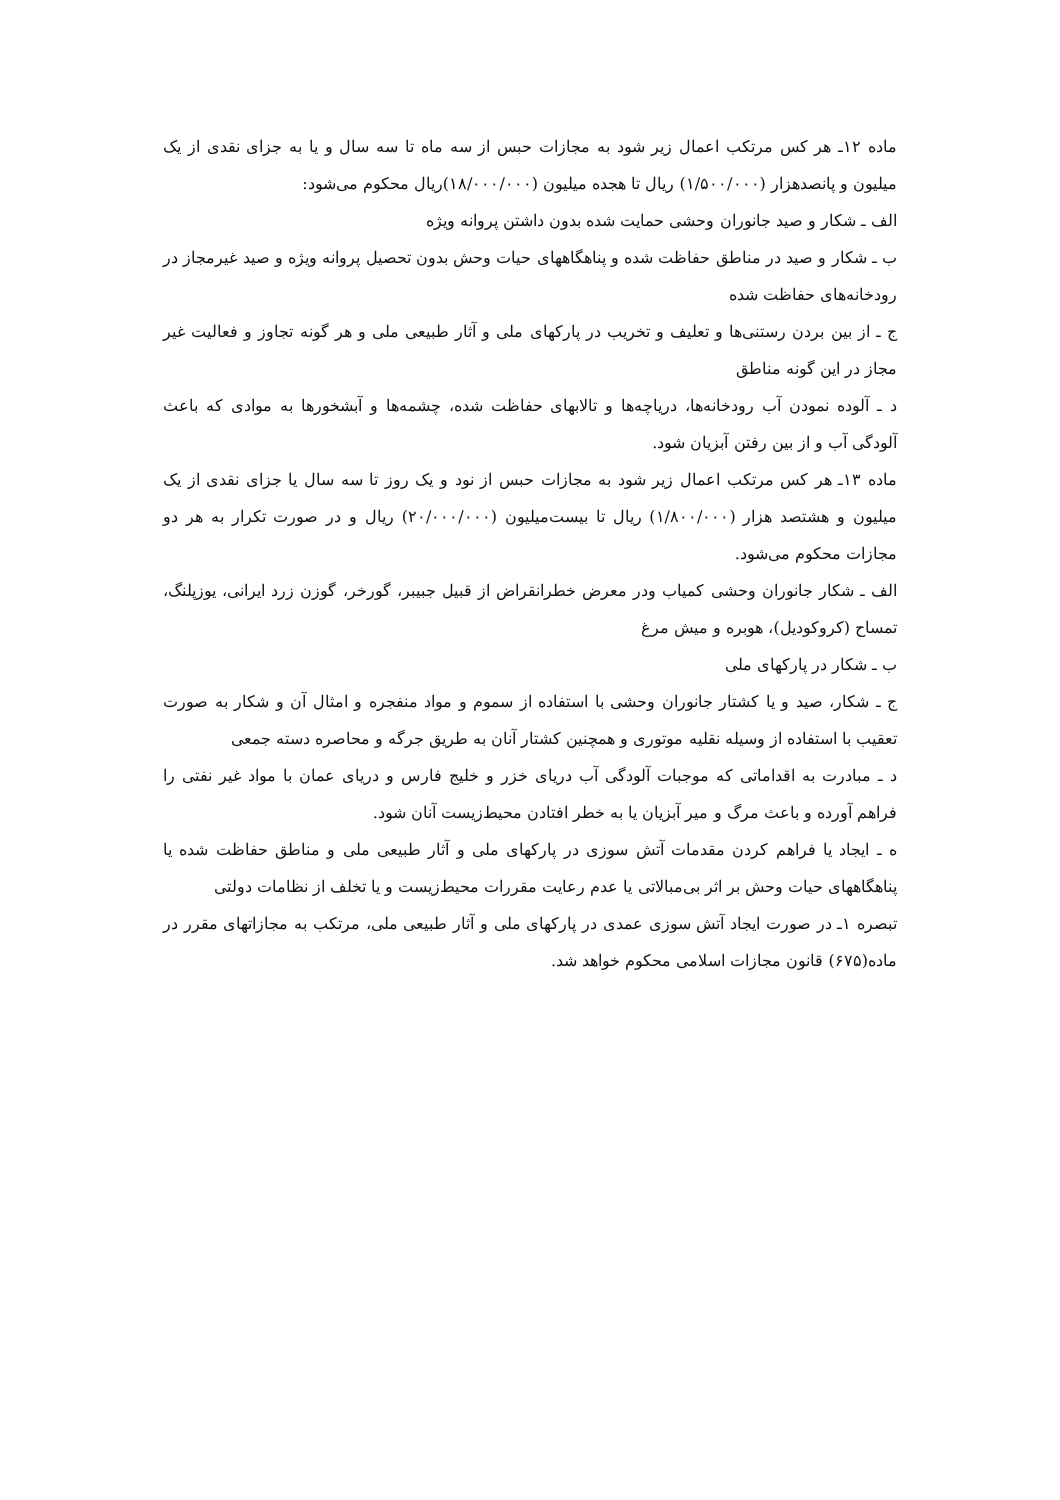ماده ۱۲ـ هر کس مرتکب اعمال زیر شود به مجازات حبس از سه ماه تا سه سال و یا به جزای نقدی از یک میلیون و پانصدهزار (۱/۵۰۰/۰۰۰) ریال تا هجده میلیون (۱۸/۰۰۰/۰۰۰)ریال محکوم می‌شود:
الف ـ شکار و صید جانوران وحشی حمایت شده بدون داشتن پروانه ویژه
ب ـ شکار و صید در مناطق حفاظت شده و پناهگاههای حیات وحش بدون تحصیل پروانه ویژه و صید غیرمجاز در رودخانه‌های حفاظت شده
ج ـ از بین بردن رستنی‌ها و تعلیف و تخریب در پارکهای ملی و آثار طبیعی ملی و هر گونه تجاوز و فعالیت غیر مجاز در این گونه مناطق
د ـ آلوده نمودن آب رودخانه‌ها، دریاچه‌ها و تالابهای حفاظت شده، چشمه‌ها و آبشخورها به موادی که باعث آلودگی آب و از بین رفتن آبزیان شود.
ماده ۱۳ـ هر کس مرتکب اعمال زیر شود به مجازات حبس از نود و یک روز تا سه سال یا جزای نقدی از یک میلیون و هشتصد هزار (۱/۸۰۰/۰۰۰) ریال تا بیست‌میلیون (۲۰/۰۰۰/۰۰۰) ریال و در صورت تکرار به هر دو مجازات محکوم می‌شود.
الف ـ شکار جانوران وحشی کمیاب ودر معرض خطرانقراض از قبیل جبیبر، گورخر، گوزن زرد ایرانی، یوزپلنگ، تمساح (کروکودیل)، هوبره و میش مرغ
ب ـ شکار در پارکهای ملی
ج ـ شکار، صید و یا کشتار جانوران وحشی با استفاده از سموم و مواد منفجره و امثال آن و شکار به صورت تعقیب با استفاده از وسیله نقلیه موتوری و همچنین کشتار آنان به طریق جرگه و محاصره دسته جمعی
د ـ مبادرت به اقداماتی که موجبات آلودگی آب دریای خزر و خلیج فارس و دریای عمان با مواد غیر نفتی را فراهم آورده و باعث مرگ و میر آبزیان یا به خطر افتادن محیط‌زیست آنان شود.
ه ـ ایجاد یا فراهم کردن مقدمات آتش سوزی در پارکهای ملی و آثار طبیعی ملی و مناطق حفاظت شده یا پناهگاههای حیات وحش بر اثر بی‌مبالاتی یا عدم رعایت مقررات محیط‌زیست و یا تخلف از نظامات دولتی
تبصره ۱ـ در صورت ایجاد آتش سوزی عمدی در پارکهای ملی و آثار طبیعی ملی، مرتکب به مجازاتهای مقرر در ماده(۶۷۵) قانون مجازات اسلامی محکوم خواهد شد.